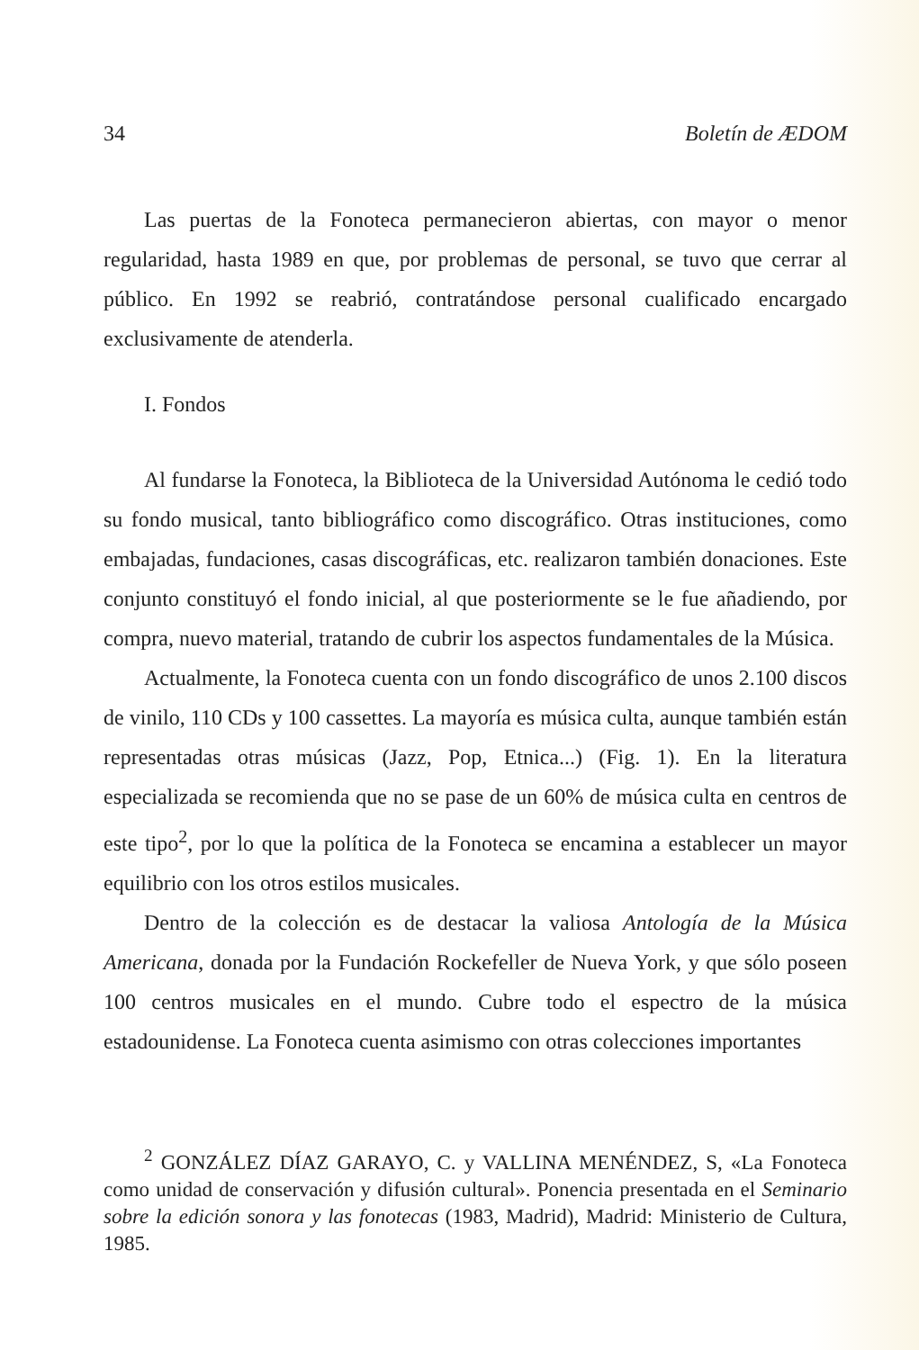34 Boletín de ÆDOM
Las puertas de la Fonoteca permanecieron abiertas, con mayor o menor regularidad, hasta 1989 en que, por problemas de personal, se tuvo que cerrar al público. En 1992 se reabrió, contratándose personal cualificado encargado exclusivamente de atenderla.
I. Fondos
Al fundarse la Fonoteca, la Biblioteca de la Universidad Autónoma le cedió todo su fondo musical, tanto bibliográfico como discográfico. Otras instituciones, como embajadas, fundaciones, casas discográficas, etc. realizaron también donaciones. Este conjunto constituyó el fondo inicial, al que posteriormente se le fue añadiendo, por compra, nuevo material, tratando de cubrir los aspectos fundamentales de la Música.
Actualmente, la Fonoteca cuenta con un fondo discográfico de unos 2.100 discos de vinilo, 110 CDs y 100 cassettes. La mayoría es música culta, aunque también están representadas otras músicas (Jazz, Pop, Etnica...) (Fig. 1). En la literatura especializada se recomienda que no se pase de un 60% de música culta en centros de este tipo<sup>2</sup>, por lo que la política de la Fonoteca se encamina a establecer un mayor equilibrio con los otros estilos musicales.
Dentro de la colección es de destacar la valiosa Antología de la Música Americana, donada por la Fundación Rockefeller de Nueva York, y que sólo poseen 100 centros musicales en el mundo. Cubre todo el espectro de la música estadounidense. La Fonoteca cuenta asimismo con otras colecciones importantes
<sup>2</sup> GONZÁLEZ DÍAZ GARAYO, C. y VALLINA MENÉNDEZ, S, «La Fonoteca como unidad de conservación y difusión cultural». Ponencia presentada en el Seminario sobre la edición sonora y las fonotecas (1983, Madrid), Madrid: Ministerio de Cultura, 1985.